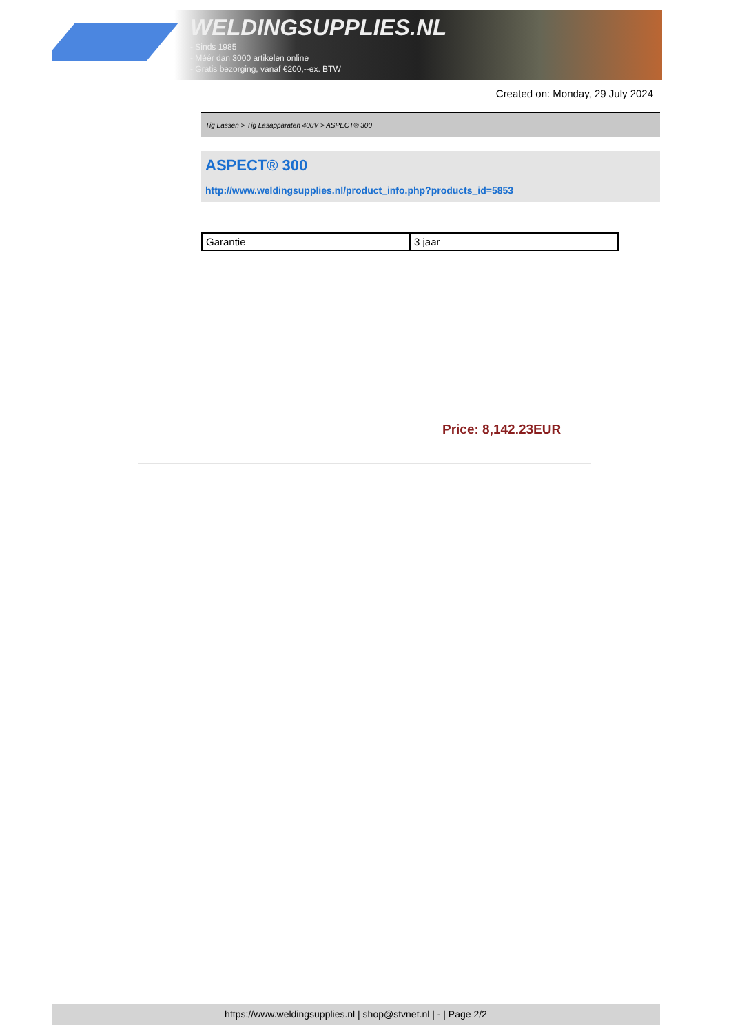WELDINGSUPPLIES.NL
- Sinds 1985
- Méér dan 3000 artikelen online
- Gratis bezorging, vanaf €200,--ex. BTW
Created on: Monday, 29 July 2024
Tig Lassen > Tig Lasapparaten 400V > ASPECT® 300
ASPECT® 300
http://www.weldingsupplies.nl/product_info.php?products_id=5853
| Garantie | 3 jaar |
Price: 8,142.23EUR
https://www.weldingsupplies.nl | shop@stvnet.nl | - | Page 2/2